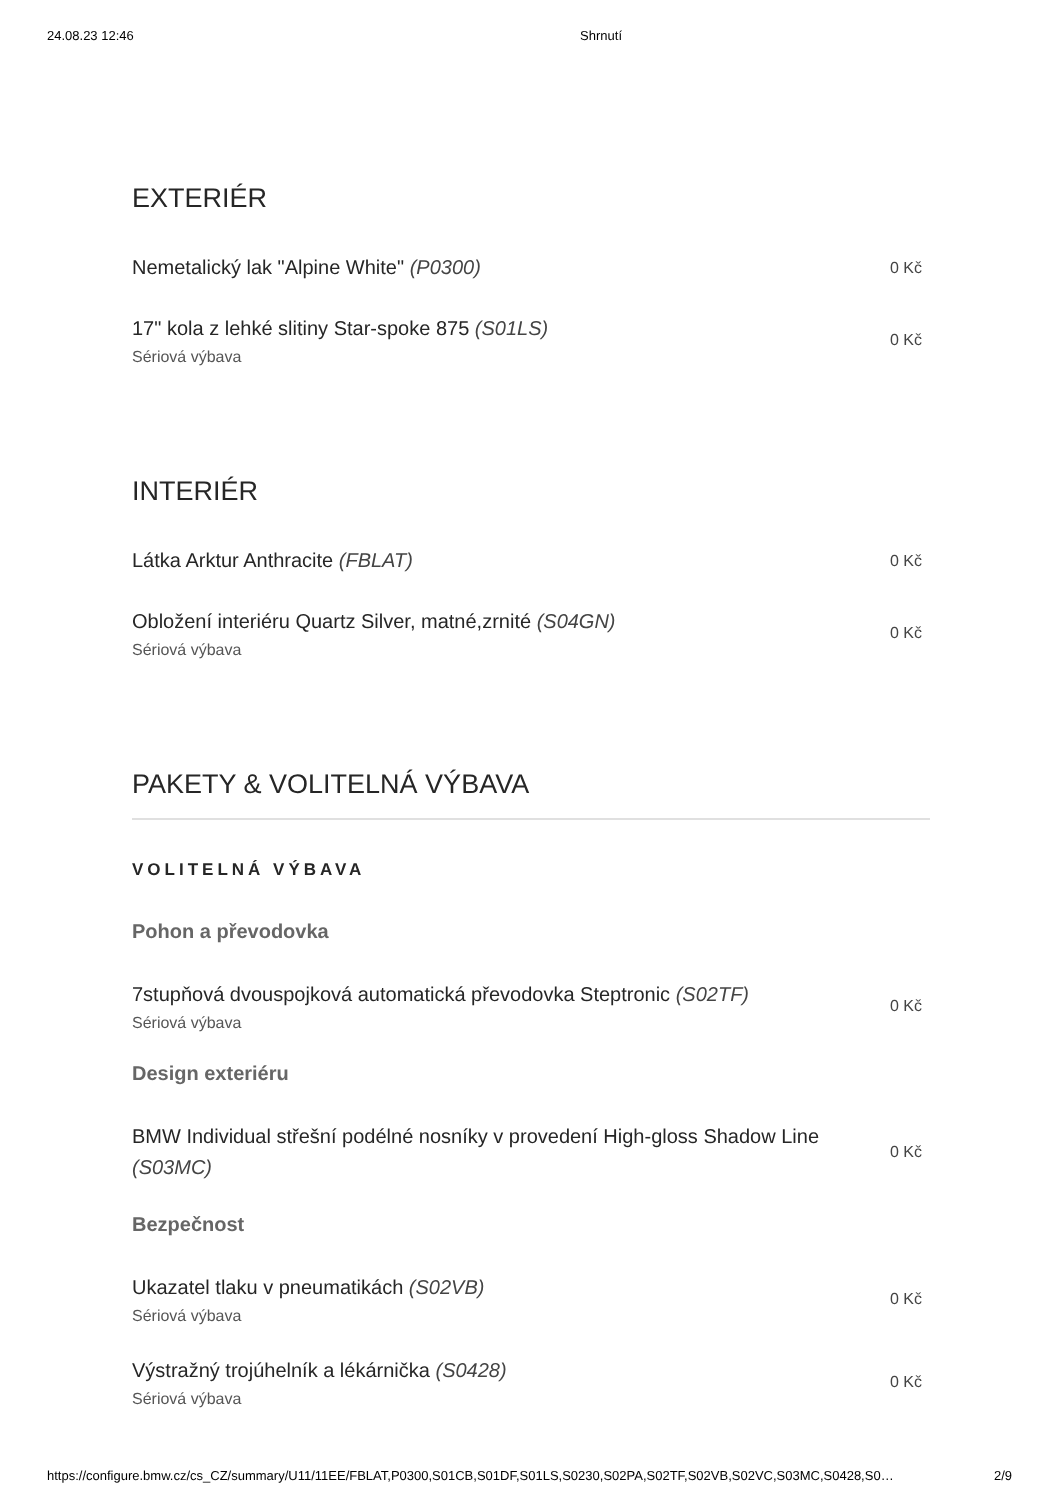24.08.23 12:46 Shrnutí
EXTERIÉR
Nemetalický lak "Alpine White" (P0300)
0 Kč
17" kola z lehké slitiny Star-spoke 875 (S01LS)
Sériová výbava
0 Kč
INTERIÉR
Látka Arktur Anthracite (FBLAT)
0 Kč
Obložení interiéru Quartz Silver, matné,zrnité (S04GN)
Sériová výbava
0 Kč
PAKETY & VOLITELNÁ VÝBAVA
VOLITELNÁ VÝBAVA
Pohon a převodovka
7stupňová dvouspojková automatická převodovka Steptronic (S02TF)
Sériová výbava
0 Kč
Design exteriéru
BMW Individual střešní podélné nosníky v provedení High-gloss Shadow Line (S03MC)
0 Kč
Bezpečnost
Ukazatel tlaku v pneumatikách (S02VB)
Sériová výbava
0 Kč
Výstražný trojúhelník a lékárnička (S0428)
Sériová výbava
0 Kč
https://configure.bmw.cz/cs_CZ/summary/U11/11EE/FBLAT,P0300,S01CB,S01DF,S01LS,S0230,S02PA,S02TF,S02VB,S02VC,S03MC,S0428,S0… 2/9